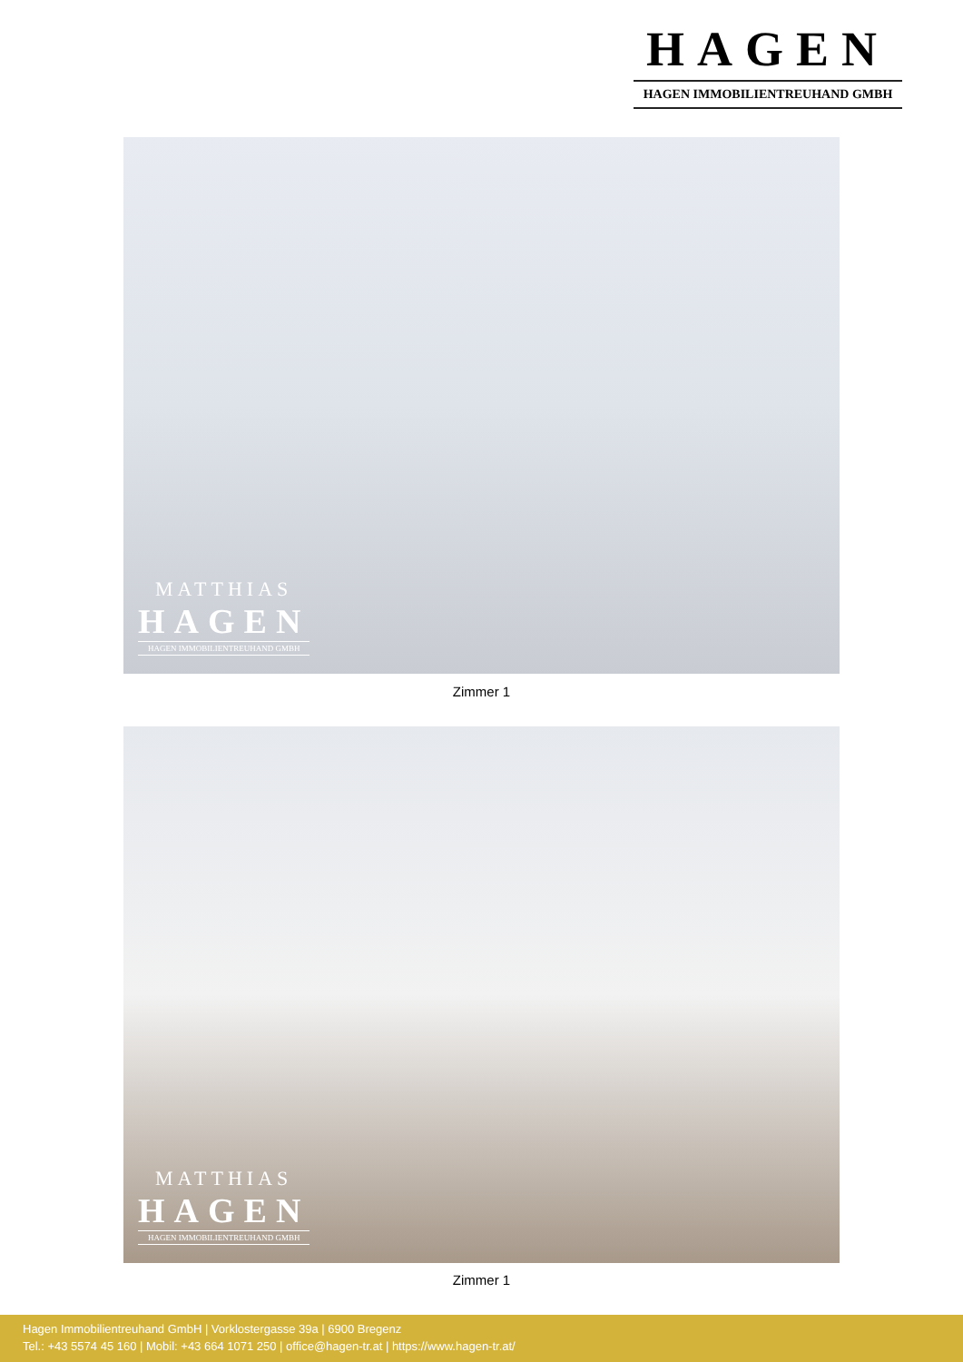HAGEN
HAGEN IMMOBILIENTREUHAND GMBH
MATTHIAS
HAGEN
HAGEN IMMOBILIENTREUHAND GMBH
Zimmer 1
MATTHIAS
HAGEN
HAGEN IMMOBILIENTREUHAND GMBH
Zimmer 1
Hagen Immobilientreuhand GmbH | Vorklostergasse 39a | 6900 Bregenz
Tel.: +43 5574 45 160 | Mobil: +43 664 1071 250 | office@hagen-tr.at | https://www.hagen-tr.at/